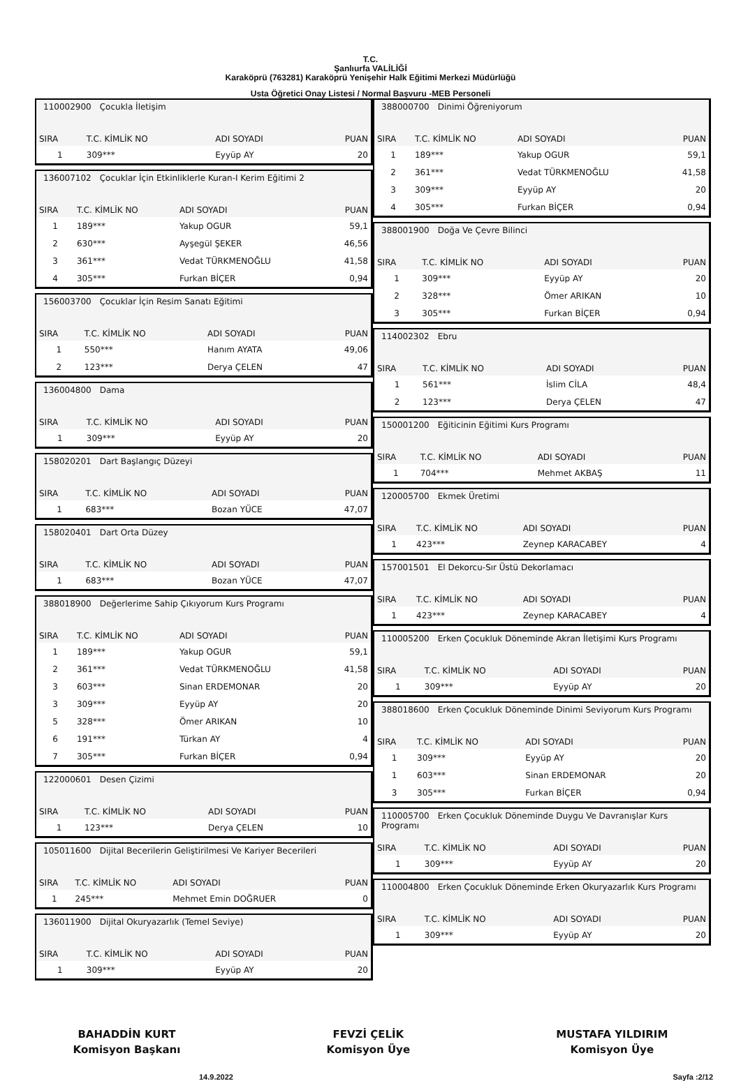T.C.
Şanlıurfa VALİLİĞİ
Karaköprü (763281) Karaköprü Yenişehir Halk Eğitimi Merkezi Müdürlüğü
Usta Öğretici Onay Listesi / Normal Başvuru -MEB Personeli
110002900 Çocukla İletişim
| SIRA | T.C. KİMLİK NO | ADI SOYADI | PUAN |
| --- | --- | --- | --- |
| 1 | 309*** | Eyyüp AY | 20 |
136007102 Çocuklar İçin Etkinliklerle Kuran-I Kerim Eğitimi 2
| SIRA | T.C. KİMLİK NO | ADI SOYADI | PUAN |
| --- | --- | --- | --- |
| 1 | 189*** | Yakup OGUR | 59,1 |
| 2 | 630*** | Ayşegül ŞEKER | 46,56 |
| 3 | 361*** | Vedat TÜRKMENOĞLU | 41,58 |
| 4 | 305*** | Furkan BİÇER | 0,94 |
156003700 Çocuklar İçin Resim Sanatı Eğitimi
| SIRA | T.C. KİMLİK NO | ADI SOYADI | PUAN |
| --- | --- | --- | --- |
| 1 | 550*** | Hanım AYATA | 49,06 |
| 2 | 123*** | Derya ÇELEN | 47 |
136004800 Dama
| SIRA | T.C. KİMLİK NO | ADI SOYADI | PUAN |
| --- | --- | --- | --- |
| 1 | 309*** | Eyyüp AY | 20 |
158020201 Dart Başlangıç Düzeyi
| SIRA | T.C. KİMLİK NO | ADI SOYADI | PUAN |
| --- | --- | --- | --- |
| 1 | 683*** | Bozan YÜCE | 47,07 |
158020401 Dart Orta Düzey
| SIRA | T.C. KİMLİK NO | ADI SOYADI | PUAN |
| --- | --- | --- | --- |
| 1 | 683*** | Bozan YÜCE | 47,07 |
388018900 Değerlerime Sahip Çıkıyorum Kurs Programı
| SIRA | T.C. KİMLİK NO | ADI SOYADI | PUAN |
| --- | --- | --- | --- |
| 1 | 189*** | Yakup OGUR | 59,1 |
| 2 | 361*** | Vedat TÜRKMENOĞLU | 41,58 |
| 3 | 603*** | Sinan ERDEMONAR | 20 |
| 3 | 309*** | Eyyüp AY | 20 |
| 5 | 328*** | Ömer ARIKAN | 10 |
| 6 | 191*** | Türkan AY | 4 |
| 7 | 305*** | Furkan BİÇER | 0,94 |
122000601 Desen Çizimi
| SIRA | T.C. KİMLİK NO | ADI SOYADI | PUAN |
| --- | --- | --- | --- |
| 1 | 123*** | Derya ÇELEN | 10 |
105011600 Dijital Becerilerin Geliştirilmesi Ve Kariyer Becerileri
| SIRA | T.C. KİMLİK NO | ADI SOYADI | PUAN |
| --- | --- | --- | --- |
| 1 | 245*** | Mehmet Emin DOĞRUER | 0 |
136011900 Dijital Okuryazarlık (Temel Seviye)
| SIRA | T.C. KİMLİK NO | ADI SOYADI | PUAN |
| --- | --- | --- | --- |
| 1 | 309*** | Eyyüp AY | 20 |
388000700 Dinimi Öğreniyorum
| SIRA | T.C. KİMLİK NO | ADI SOYADI | PUAN |
| --- | --- | --- | --- |
| 1 | 189*** | Yakup OGUR | 59,1 |
| 2 | 361*** | Vedat TÜRKMENOĞLU | 41,58 |
| 3 | 309*** | Eyyüp AY | 20 |
| 4 | 305*** | Furkan BİÇER | 0,94 |
388001900 Doğa Ve Çevre Bilinci
| SIRA | T.C. KİMLİK NO | ADI SOYADI | PUAN |
| --- | --- | --- | --- |
| 1 | 309*** | Eyyüp AY | 20 |
| 2 | 328*** | Ömer ARIKAN | 10 |
| 3 | 305*** | Furkan BİÇER | 0,94 |
114002302 Ebru
| SIRA | T.C. KİMLİK NO | ADI SOYADI | PUAN |
| --- | --- | --- | --- |
| 1 | 561*** | İslim CİLA | 48,4 |
| 2 | 123*** | Derya ÇELEN | 47 |
150001200 Eğiticinin Eğitimi Kurs Programı
| SIRA | T.C. KİMLİK NO | ADI SOYADI | PUAN |
| --- | --- | --- | --- |
| 1 | 704*** | Mehmet AKBAŞ | 11 |
120005700 Ekmek Üretimi
| SIRA | T.C. KİMLİK NO | ADI SOYADI | PUAN |
| --- | --- | --- | --- |
| 1 | 423*** | Zeynep KARACABEY | 4 |
157001501 El Dekorcu-Sır Üstü Dekorlamacı
| SIRA | T.C. KİMLİK NO | ADI SOYADI | PUAN |
| --- | --- | --- | --- |
| 1 | 423*** | Zeynep KARACABEY | 4 |
110005200 Erken Çocukluk Döneminde Akran İletişimi Kurs Programı
| SIRA | T.C. KİMLİK NO | ADI SOYADI | PUAN |
| --- | --- | --- | --- |
| 1 | 309*** | Eyyüp AY | 20 |
388018600 Erken Çocukluk Döneminde Dinimi Seviyorum Kurs Programı
| SIRA | T.C. KİMLİK NO | ADI SOYADI | PUAN |
| --- | --- | --- | --- |
| 1 | 309*** | Eyyüp AY | 20 |
| 1 | 603*** | Sinan ERDEMONAR | 20 |
| 3 | 305*** | Furkan BİÇER | 0,94 |
110005700 Erken Çocukluk Döneminde Duygu Ve Davranışlar Kurs Programı
| SIRA | T.C. KİMLİK NO | ADI SOYADI | PUAN |
| --- | --- | --- | --- |
| 1 | 309*** | Eyyüp AY | 20 |
110004800 Erken Çocukluk Döneminde Erken Okuryazarlık Kurs Programı
| SIRA | T.C. KİMLİK NO | ADI SOYADI | PUAN |
| --- | --- | --- | --- |
| 1 | 309*** | Eyyüp AY | 20 |
BAHADDİN KURT
Komisyon Başkanı
FEVZİ ÇELİK
Komisyon Üye
MUSTAFA YILDIRIM
Komisyon Üye
14.9.2022 Sayfa :2/12